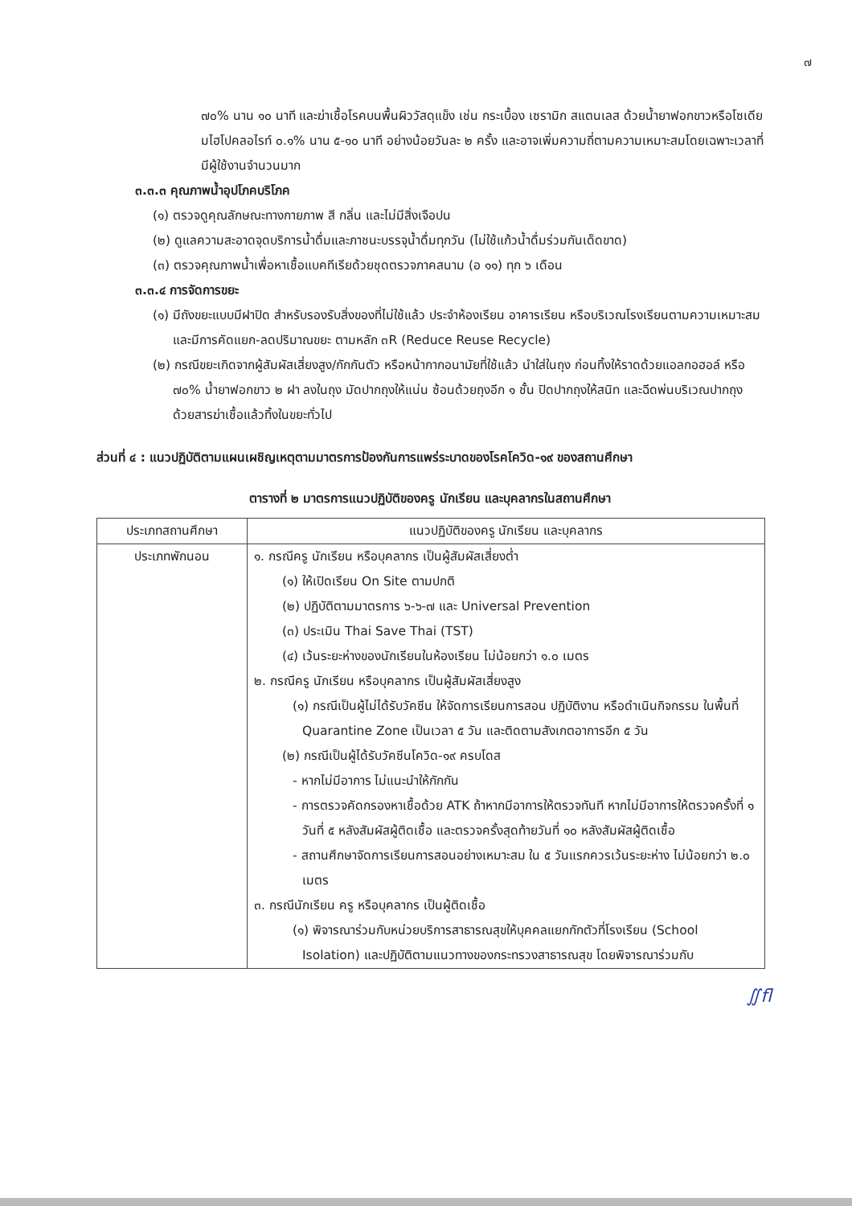๗
๗๐% นาน ๑๐ นาที และฆ่าเชื้อโรคบนพื้นผิววัสดุแข็ง เช่น กระเบื้อง เซรามิก สแตนเลส ด้วยน้ำยาฟอกขาวหรือโซเดียมไฮโปคลอไรท์ ๐.๑% นาน ๕-๑๐ นาที อย่างน้อยวันละ ๒ ครั้ง และอาจเพิ่มความถี่ตามความเหมาะสมโดยเฉพาะเวลาที่มีผู้ใช้งานจำนวนมาก
๓.๓.๓ คุณภาพน้ำอุปโภคบริโภค
(๑) ตรวจดูคุณลักษณะทางกายภาพ สี กลิ่น และไม่มีสิ่งเจือปน
(๒) ดูแลความสะอาดจุดบริการน้ำดื่มและภาชนะบรรจุน้ำดื่มทุกวัน (ไม่ใช้แก้วน้ำดื่มร่วมกันเด็ดขาด)
(๓) ตรวจคุณภาพน้ำเพื่อหาเชื้อแบคทีเรียด้วยชุดตรวจภาคสนาม (อ ๑๑) ทุก ๖ เดือน
๓.๓.๔ การจัดการขยะ
(๑) มีถังขยะแบบมีฝาปิด สำหรับรองรับสิ่งของที่ไม่ใช้แล้ว ประจำห้องเรียน อาคารเรียน หรือบริเวณโรงเรียนตามความเหมาะสม และมีการคัดแยก-ลดปริมาณขยะ ตามหลัก ๓R (Reduce Reuse Recycle)
(๒) กรณีขยะเกิดจากผู้สัมผัสเสี่ยงสูง/กักกันตัว หรือหน้ากากอนามัยที่ใช้แล้ว นำใส่ในถุง ก่อนทิ้งให้ราดด้วยแอลกอฮอล์ หรือ ๗๐% น้ำยาฟอกขาว ๒ ฝา ลงในถุง มัดปากถุงให้แน่น ซ้อนด้วยถุงอีก ๑ ชั้น ปิดปากถุงให้สนิท และฉีดพ่นบริเวณปากถุงด้วยสารฆ่าเชื้อแล้วทิ้งในขยะทั่วไป
ส่วนที่ ๔ : แนวปฏิบัติตามแผนเผชิญเหตุตามมาตรการป้องกันการแพร่ระบาดของโรคโควิด-๑๙ ของสถานศึกษา
ตารางที่ ๒ มาตรการแนวปฏิบัติของครู นักเรียน และบุคลากรในสถานศึกษา
| ประเภทสถานศึกษา | แนวปฏิบัติของครู นักเรียน และบุคลากร |
| --- | --- |
| ประเภทพักนอน | ๑. กรณีครู นักเรียน หรือบุคลากร เป็นผู้สัมผัสเสี่ยงต่ำ (๑) ให้เปิดเรียน On Site ตามปกติ (๒) ปฏิบัติตามมาตรการ ๖-๖-๗ และ Universal Prevention (๓) ประเมิน Thai Save Thai (TST) (๔) เว้นระยะห่างของนักเรียนในห้องเรียน ไม่น้อยกว่า ๑.๐ เมตร ๒. กรณีครู นักเรียน หรือบุคลากร เป็นผู้สัมผัสเสี่ยงสูง (๑) กรณีเป็นผู้ไม่ได้รับวัคซีน ให้จัดการเรียนการสอน ปฏิบัติงาน หรือดำเนินกิจกรรม ในพื้นที่ Quarantine Zone เป็นเวลา ๕ วัน และติดตามสังเกตอาการอีก ๕ วัน (๒) กรณีเป็นผู้ได้รับวัคซีนโควิด-๑๙ ครบโดส - หากไม่มีอาการ ไม่แนะนำให้กักกัน - การตรวจคัดกรองหาเชื้อด้วย ATK ถ้าหากมีอาการให้ตรวจทันที หากไม่มีอาการให้ตรวจครั้งที่ ๑ วันที่ ๕ หลังสัมผัสผู้ติดเชื้อ และตรวจครั้งสุดท้ายวันที่ ๑๐ หลังสัมผัสผู้ติดเชื้อ - สถานศึกษาจัดการเรียนการสอนอย่างเหมาะสม ใน ๕ วันแรกควรเว้นระยะห่าง ไม่น้อยกว่า ๒.๐ เมตร ๓. กรณีนักเรียน ครู หรือบุคลากร เป็นผู้ติดเชื้อ (๑) พิจารณาร่วมกับหน่วยบริการสาธารณสุขให้บุคคลแยกกักตัวที่โรงเรียน (School Isolation) และปฏิบัติตามแนวทางของกระทรวงสาธารณสุข โดยพิจารณาร่วมกับ |
∬ﬂ